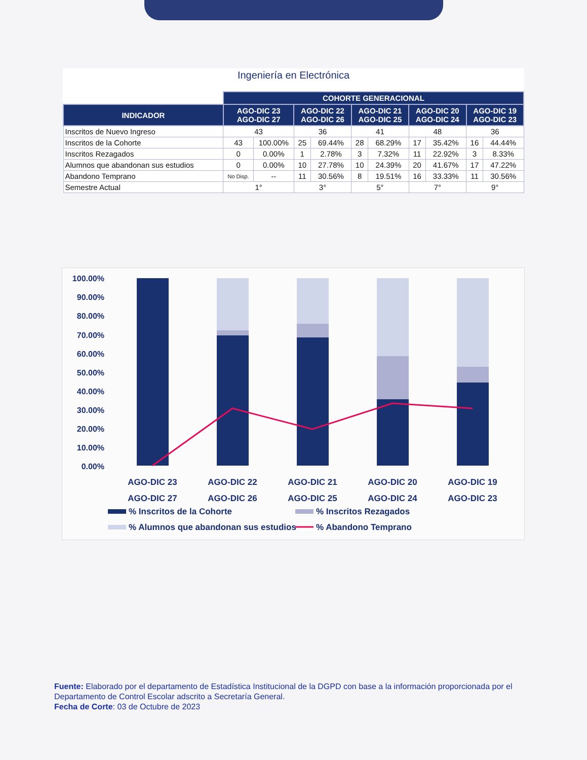Ingeniería en Electrónica
| | COHORTE GENERACIONAL | | | | | | | | | |
| --- | --- | --- | --- | --- | --- | --- | --- | --- | --- | --- |
| INDICADOR | AGO-DIC 23 AGO-DIC 27 | | AGO-DIC 22 AGO-DIC 26 | | AGO-DIC 21 AGO-DIC 25 | | AGO-DIC 20 AGO-DIC 24 | | AGO-DIC 19 AGO-DIC 23 | |
| Inscritos de Nuevo Ingreso | 43 | | 36 | | 41 | | 48 | | 36 | |
| Inscritos de la Cohorte | 43 | 100.00% | 25 | 69.44% | 28 | 68.29% | 17 | 35.42% | 16 | 44.44% |
| Inscritos Rezagados | 0 | 0.00% | 1 | 2.78% | 3 | 7.32% | 11 | 22.92% | 3 | 8.33% |
| Alumnos que abandonan sus estudios | 0 | 0.00% | 10 | 27.78% | 10 | 24.39% | 20 | 41.67% | 17 | 47.22% |
| Abandono Temprano | No Disp. | -- | 11 | 30.56% | 8 | 19.51% | 16 | 33.33% | 11 | 30.56% |
| Semestre Actual | 1° | | 3° | | 5° | | 7° | | 9° | |
100.00%
90.00%
80.00%
70.00%
60.00%
50.00%
40.00%
30.00%
20.00%
10.00%
0.00%
AGO-DIC 23
AGO-DIC 27
AGO-DIC 22
AGO-DIC 26
AGO-DIC 21
AGO-DIC 25
AGO-DIC 20
AGO-DIC 24
AGO-DIC 19
AGO-DIC 23
% Inscritos de la Cohorte
% Inscritos Rezagados
% Alumnos que abandonan sus estudios
% Abandono Temprano
Fuente: Elaborado por el departamento de Estadística Institucional de la DGPD con base a la información proporcionada por el Departamento de Control Escolar adscrito a Secretaría General.
Fecha de Corte: 03 de Octubre de 2023